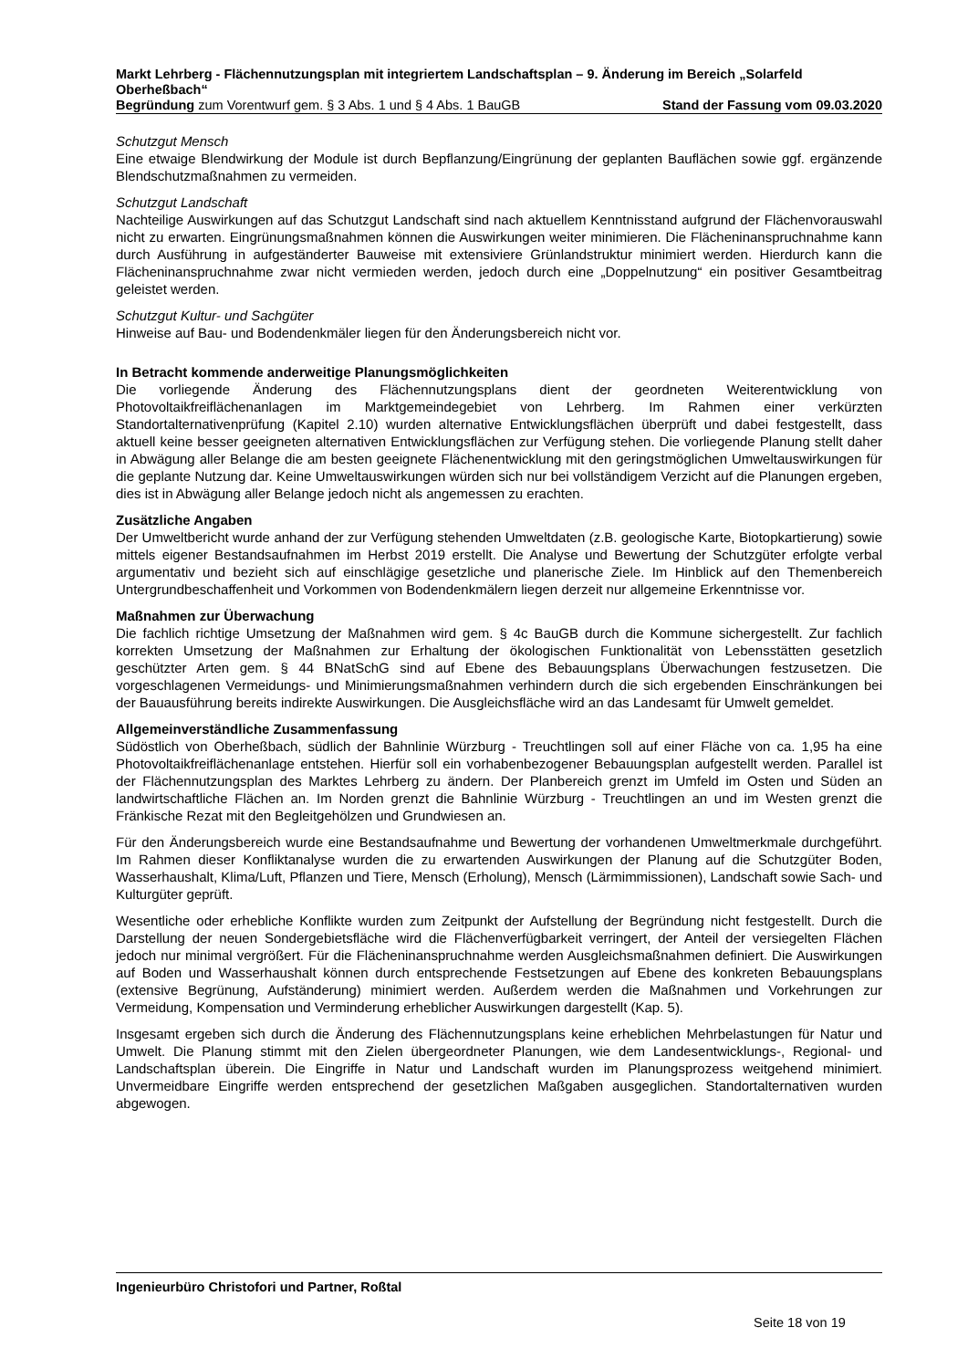Markt Lehrberg - Flächennutzungsplan mit integriertem Landschaftsplan – 9. Änderung im Bereich „Solarfeld Oberheßbach“
Begründung zum Vorentwurf gem. § 3 Abs. 1 und § 4 Abs. 1 BauGB Stand der Fassung vom 09.03.2020
Schutzgut Mensch
Eine etwaige Blendwirkung der Module ist durch Bepflanzung/Eingrünung der geplanten Bauflächen sowie ggf. ergänzende Blendschutzmaßnahmen zu vermeiden.
Schutzgut Landschaft
Nachteilige Auswirkungen auf das Schutzgut Landschaft sind nach aktuellem Kenntnisstand aufgrund der Flächenvorauswahl nicht zu erwarten. Eingrünungsmaßnahmen können die Auswirkungen weiter minimieren. Die Flächeninanspruchnahme kann durch Ausführung in aufgeständerter Bauweise mit extensiviere Grünlandstruktur minimiert werden. Hierdurch kann die Flächeninanspruchnahme zwar nicht vermieden werden, jedoch durch eine „Doppelnutzung“ ein positiver Gesamtbeitrag geleistet werden.
Schutzgut Kultur- und Sachgüter
Hinweise auf Bau- und Bodendenkmäler liegen für den Änderungsbereich nicht vor.
In Betracht kommende anderweitige Planungsmöglichkeiten
Die vorliegende Änderung des Flächennutzungsplans dient der geordneten Weiterentwicklung von Photovoltaikfreiflächenanlagen im Marktgemeindegebiet von Lehrberg. Im Rahmen einer verkürzten Standortalternativenprüfung (Kapitel 2.10) wurden alternative Entwicklungsflächen überprüft und dabei festgestellt, dass aktuell keine besser geeigneten alternativen Entwicklungsflächen zur Verfügung stehen. Die vorliegende Planung stellt daher in Abwägung aller Belange die am besten geeignete Flächenentwicklung mit den geringstmöglichen Umweltauswirkungen für die geplante Nutzung dar. Keine Umweltauswirkungen würden sich nur bei vollständigem Verzicht auf die Planungen ergeben, dies ist in Abwägung aller Belange jedoch nicht als angemessen zu erachten.
Zusätzliche Angaben
Der Umweltbericht wurde anhand der zur Verfügung stehenden Umweltdaten (z.B. geologische Karte, Biotopkartierung) sowie mittels eigener Bestandsaufnahmen im Herbst 2019 erstellt. Die Analyse und Bewertung der Schutzgüter erfolgte verbal argumentativ und bezieht sich auf einschlägige gesetzliche und planerische Ziele. Im Hinblick auf den Themenbereich Untergrundbeschaffenheit und Vorkommen von Bodendenkmälern liegen derzeit nur allgemeine Erkenntnisse vor.
Maßnahmen zur Überwachung
Die fachlich richtige Umsetzung der Maßnahmen wird gem. § 4c BauGB durch die Kommune sichergestellt. Zur fachlich korrekten Umsetzung der Maßnahmen zur Erhaltung der ökologischen Funktionalität von Lebensstätten gesetzlich geschützter Arten gem. § 44 BNatSchG sind auf Ebene des Bebauungsplans Überwachungen festzusetzen. Die vorgeschlagenen Vermeidungs- und Minimierungsmaßnahmen verhindern durch die sich ergebenden Einschränkungen bei der Bauausführung bereits indirekte Auswirkungen. Die Ausgleichsfläche wird an das Landesamt für Umwelt gemeldet.
Allgemeinverständliche Zusammenfassung
Südöstlich von Oberheßbach, südlich der Bahnlinie Würzburg - Treuchtlingen soll auf einer Fläche von ca. 1,95 ha eine Photovoltaikfreiflächenanlage entstehen. Hierfür soll ein vorhabenbezogener Bebauungsplan aufgestellt werden. Parallel ist der Flächennutzungsplan des Marktes Lehrberg zu ändern. Der Planbereich grenzt im Umfeld im Osten und Süden an landwirtschaftliche Flächen an. Im Norden grenzt die Bahnlinie Würzburg - Treuchtlingen an und im Westen grenzt die Fränkische Rezat mit den Begleitgehölzen und Grundwiesen an.
Für den Änderungsbereich wurde eine Bestandsaufnahme und Bewertung der vorhandenen Umweltmerkmale durchgeführt. Im Rahmen dieser Konfliktanalyse wurden die zu erwartenden Auswirkungen der Planung auf die Schutzgüter Boden, Wasserhaushalt, Klima/Luft, Pflanzen und Tiere, Mensch (Erholung), Mensch (Lärmimmissionen), Landschaft sowie Sach- und Kulturgüter geprüft.
Wesentliche oder erhebliche Konflikte wurden zum Zeitpunkt der Aufstellung der Begründung nicht festgestellt. Durch die Darstellung der neuen Sondergebietsfläche wird die Flächenverfügbarkeit verringert, der Anteil der versiegelten Flächen jedoch nur minimal vergrößert. Für die Flächeninanspruchnahme werden Ausgleichsmaßnahmen definiert. Die Auswirkungen auf Boden und Wasserhaushalt können durch entsprechende Festsetzungen auf Ebene des konkreten Bebauungsplans (extensive Begrünung, Aufständerung) minimiert werden. Außerdem werden die Maßnahmen und Vorkehrungen zur Vermeidung, Kompensation und Verminderung erheblicher Auswirkungen dargestellt (Kap. 5).
Insgesamt ergeben sich durch die Änderung des Flächennutzungsplans keine erheblichen Mehrbelastungen für Natur und Umwelt. Die Planung stimmt mit den Zielen übergeordneter Planungen, wie dem Landesentwicklungs-, Regional- und Landschaftsplan überein. Die Eingriffe in Natur und Landschaft wurden im Planungsprozess weitgehend minimiert. Unvermeidbare Eingriffe werden entsprechend der gesetzlichen Maßgaben ausgeglichen. Standortalternativen wurden abgewogen.
Ingenieurbüro Christofori und Partner, Roßtal
Seite 18 von 19